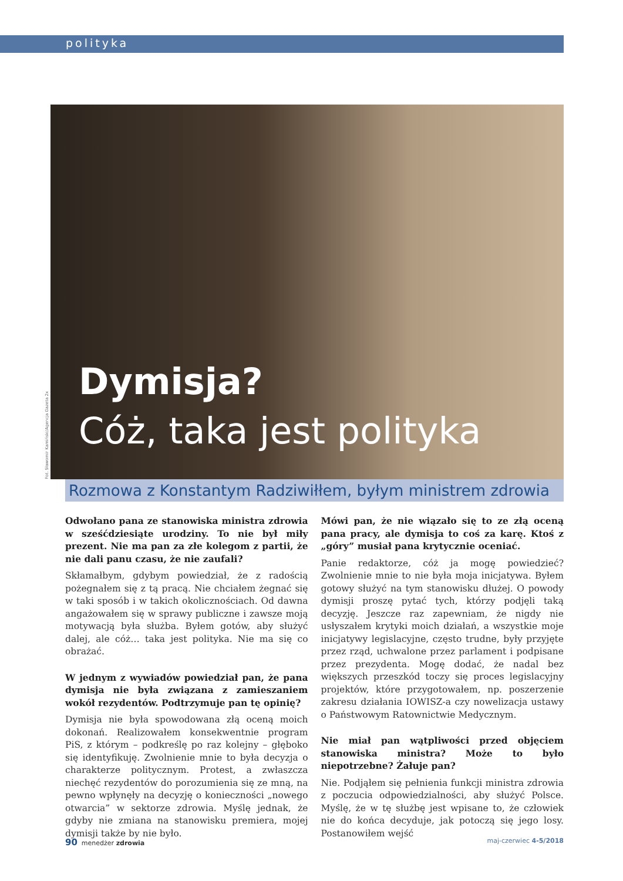polityka
Fot. Sławomir Kamiński/Agencja Gazeta 2x
Dymisja?
Cóż, taka jest polityka
Rozmowa z Konstantym Radziwiłłem, byłym ministrem zdrowia
Odwołano pana ze stanowiska ministra zdrowia w sześćdziesiąte urodziny. To nie był miły prezent. Nie ma pan za złe kolegom z partii, że nie dali panu czasu, że nie zaufali?
Skłamałbym, gdybym powiedział, że z radością pożegnałem się z tą pracą. Nie chciałem żegnać się w taki sposób i w takich okolicznościach. Od dawna angażowałem się w sprawy publiczne i zawsze moją motywacją była służba. Byłem gotów, aby służyć dalej, ale cóż… taka jest polityka. Nie ma się co obrażać.
W jednym z wywiadów powiedział pan, że pana dymisja nie była związana z zamieszaniem wokół rezydentów. Podtrzymuje pan tę opinię?
Dymisja nie była spowodowana złą oceną moich dokonań. Realizowałem konsekwentnie program PiS, z którym – podkreślę po raz kolejny – głęboko się identyfikuję. Zwolnienie mnie to była decyzja o charakterze politycznym. Protest, a zwłaszcza niechęć rezydentów do porozumienia się ze mną, na pewno wpłynęły na decyzję o konieczności „nowego otwarcia” w sektorze zdrowia. Myślę jednak, że gdyby nie zmiana na stanowisku premiera, mojej dymisji także by nie było.
Mówi pan, że nie wiązało się to ze złą oceną pana pracy, ale dymisja to coś za karę. Ktoś z „góry” musiał pana krytycznie oceniać.
Panie redaktorze, cóż ja mogę powiedzieć? Zwolnienie mnie to nie była moja inicjatywa. Byłem gotowy służyć na tym stanowisku dłużej. O powody dymisji proszę pytać tych, którzy podjęli taką decyzję. Jeszcze raz zapewniam, że nigdy nie usłyszałem krytyki moich działań, a wszystkie moje inicjatywy legislacyjne, często trudne, były przyjęte przez rząd, uchwalone przez parlament i podpisane przez prezydenta. Mogę dodać, że nadal bez większych przeszkód toczy się proces legislacyjny projektów, które przygotowałem, np. poszerzenie zakresu działania IOWISZ-a czy nowelizacja ustawy o Państwowym Ratownictwie Medycznym.
Nie miał pan wątpliwości przed objęciem stanowiska ministra? Może to było niepotrzebne? Żałuje pan?
Nie. Podjąłem się pełnienia funkcji ministra zdrowia z poczucia odpowiedzialności, aby służyć Polsce. Myślę, że w tę służbę jest wpisane to, że człowiek nie do końca decyduje, jak potoczą się jego losy. Postanowiłem wejść
90 menedżer zdrowia maj-czerwiec 4-5/2018